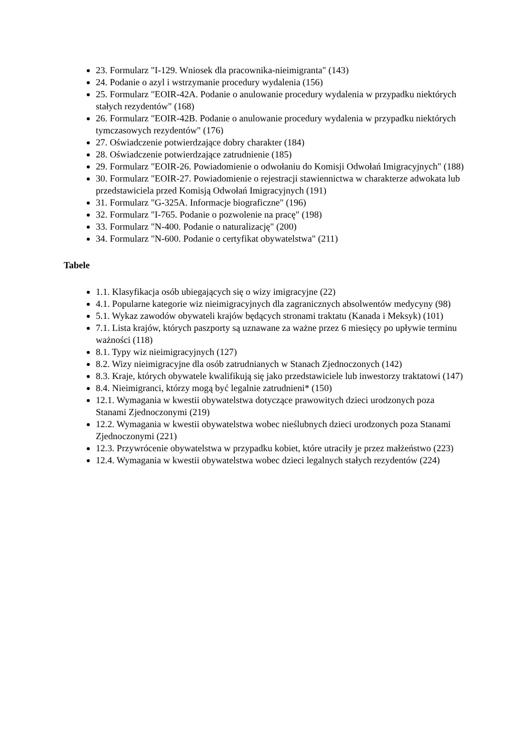23. Formularz "I-129. Wniosek dla pracownika-nieimigranta" (143)
24. Podanie o azyl i wstrzymanie procedury wydalenia (156)
25. Formularz "EOIR-42A. Podanie o anulowanie procedury wydalenia w przypadku niektórych stałych rezydentów" (168)
26. Formularz "EOIR-42B. Podanie o anulowanie procedury wydalenia w przypadku niektórych tymczasowych rezydentów" (176)
27. Oświadczenie potwierdzające dobry charakter (184)
28. Oświadczenie potwierdzające zatrudnienie (185)
29. Formularz "EOIR-26. Powiadomienie o odwołaniu do Komisji Odwołań Imigracyjnych" (188)
30. Formularz "EOIR-27. Powiadomienie o rejestracji stawiennictwa w charakterze adwokata lub przedstawiciela przed Komisją Odwołań Imigracyjnych (191)
31. Formularz "G-325A. Informacje biograficzne" (196)
32. Formularz "I-765. Podanie o pozwolenie na pracę" (198)
33. Formularz "N-400. Podanie o naturalizację" (200)
34. Formularz "N-600. Podanie o certyfikat obywatelstwa" (211)
Tabele
1.1. Klasyfikacja osób ubiegających się o wizy imigracyjne (22)
4.1. Popularne kategorie wiz nieimigracyjnych dla zagranicznych absolwentów medycyny (98)
5.1. Wykaz zawodów obywateli krajów będących stronami traktatu (Kanada i Meksyk) (101)
7.1. Lista krajów, których paszporty są uznawane za ważne przez 6 miesięcy po upływie terminu ważności (118)
8.1. Typy wiz nieimigracyjnych (127)
8.2. Wizy nieimigracyjne dla osób zatrudnianych w Stanach Zjednoczonych (142)
8.3. Kraje, których obywatele kwalifikują się jako przedstawiciele lub inwestorzy traktatowi (147)
8.4. Nieimigranci, którzy mogą być legalnie zatrudnieni* (150)
12.1. Wymagania w kwestii obywatelstwa dotyczące prawowitych dzieci urodzonych poza Stanami Zjednoczonymi (219)
12.2. Wymagania w kwestii obywatelstwa wobec nieślubnych dzieci urodzonych poza Stanami Zjednoczonymi (221)
12.3. Przywrócenie obywatelstwa w przypadku kobiet, które utraciły je przez małżeństwo (223)
12.4. Wymagania w kwestii obywatelstwa wobec dzieci legalnych stałych rezydentów (224)